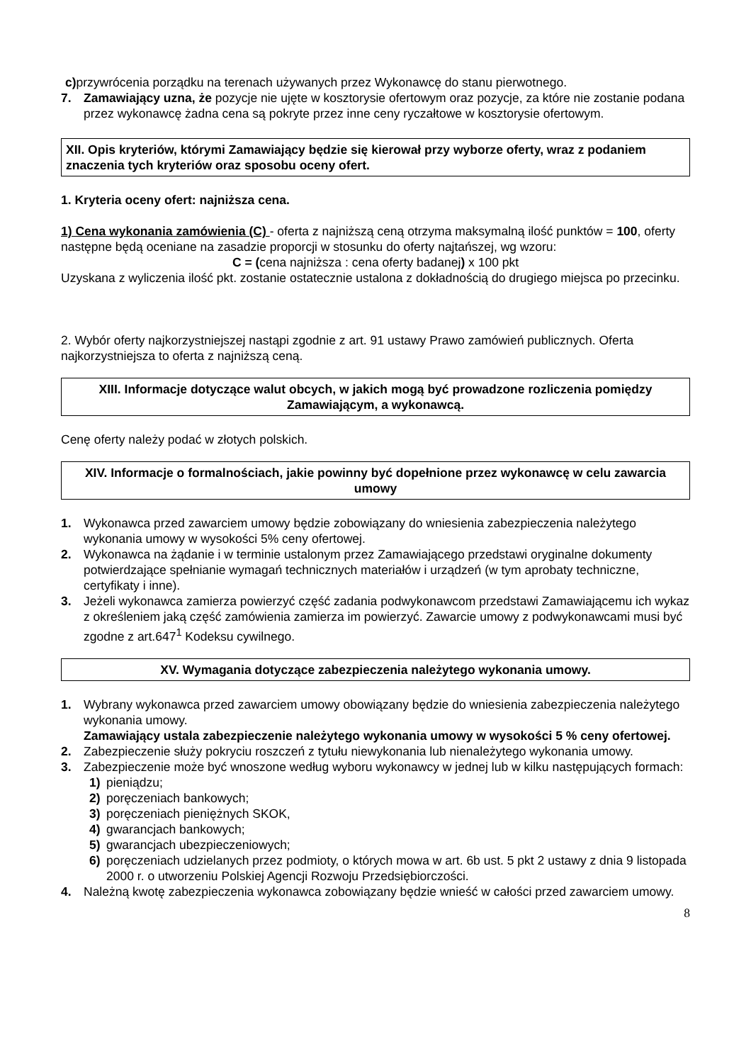c) przywrócenia porządku na terenach używanych przez Wykonawcę do stanu pierwotnego.
7. Zamawiający uzna, że pozycje nie ujęte w kosztorysie ofertowym oraz pozycje, za które nie zostanie podana przez wykonawcę żadna cena są pokryte przez inne ceny ryczałtowe w kosztorysie ofertowym.
XII. Opis kryteriów, którymi Zamawiający będzie się kierował przy wyborze oferty, wraz z podaniem znaczenia tych kryteriów oraz sposobu oceny ofert.
1. Kryteria oceny ofert: najniższa cena.
1) Cena wykonania zamówienia (C) - oferta z najniższą ceną otrzyma maksymalną ilość punktów = 100, oferty następne będą oceniane na zasadzie proporcji w stosunku do oferty najtańszej, wg wzoru:
C = (cena najniższa : cena oferty badanej) x 100 pkt
Uzyskana z wyliczenia ilość pkt. zostanie ostatecznie ustalona z dokładnością do drugiego miejsca po przecinku.
2. Wybór oferty najkorzystniejszej nastąpi zgodnie z art. 91 ustawy Prawo zamówień publicznych. Oferta najkorzystniejsza to oferta z najniższą ceną.
XIII. Informacje dotyczące walut obcych, w jakich mogą być prowadzone rozliczenia pomiędzy Zamawiającym, a wykonawcą.
Cenę oferty należy podać w złotych polskich.
XIV. Informacje o formalnościach, jakie powinny być dopełnione przez wykonawcę w celu zawarcia umowy
1. Wykonawca przed zawarciem umowy będzie zobowiązany do wniesienia zabezpieczenia należytego wykonania umowy w wysokości 5% ceny ofertowej.
2. Wykonawca na żądanie i w terminie ustalonym przez Zamawiającego przedstawi oryginalne dokumenty potwierdzające spełnianie wymagań technicznych materiałów i urządzeń (w tym aprobaty techniczne, certyfikaty i inne).
3. Jeżeli wykonawca zamierza powierzyć część zadania podwykonawcom przedstawi Zamawiającemu ich wykaz z określeniem jaką część zamówienia zamierza im powierzyć. Zawarcie umowy z podwykonawcami musi być zgodne z art.647<sup>1</sup> Kodeksu cywilnego.
XV. Wymagania dotyczące zabezpieczenia należytego wykonania umowy.
1. Wybrany wykonawca przed zawarciem umowy obowiązany będzie do wniesienia zabezpieczenia należytego wykonania umowy.
Zamawiający ustala zabezpieczenie należytego wykonania umowy w wysokości 5 % ceny ofertowej.
2. Zabezpieczenie służy pokryciu roszczeń z tytułu niewykonania lub nienależytego wykonania umowy.
3. Zabezpieczenie może być wnoszone według wyboru wykonawcy w jednej lub w kilku następujących formach:
1) pieniądzu;
2) poręczeniach bankowych;
3) poręczeniach pieniężnych SKOK,
4) gwarancjach bankowych;
5) gwarancjach ubezpieczeniowych;
6) poręczeniach udzielanych przez podmioty, o których mowa w art. 6b ust. 5 pkt 2 ustawy z dnia 9 listopada 2000 r. o utworzeniu Polskiej Agencji Rozwoju Przedsiębiorczości.
4. Należną kwotę zabezpieczenia wykonawca zobowiązany będzie wnieść w całości przed zawarciem umowy.
8